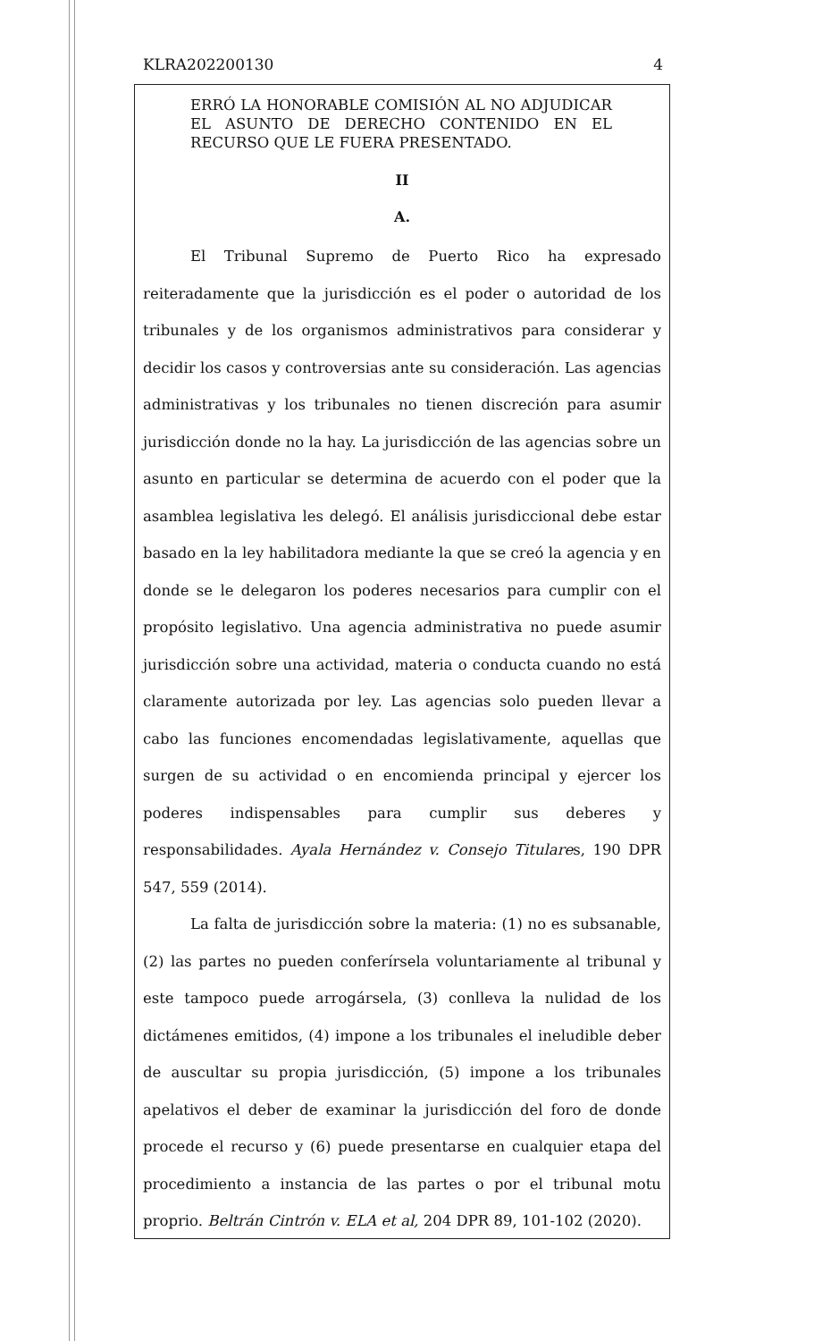KLRA202200130 4
ERRÓ LA HONORABLE COMISIÓN AL NO ADJUDICAR EL ASUNTO DE DERECHO CONTENIDO EN EL RECURSO QUE LE FUERA PRESENTADO.
II
A.
El Tribunal Supremo de Puerto Rico ha expresado reiteradamente que la jurisdicción es el poder o autoridad de los tribunales y de los organismos administrativos para considerar y decidir los casos y controversias ante su consideración. Las agencias administrativas y los tribunales no tienen discreción para asumir jurisdicción donde no la hay. La jurisdicción de las agencias sobre un asunto en particular se determina de acuerdo con el poder que la asamblea legislativa les delegó. El análisis jurisdiccional debe estar basado en la ley habilitadora mediante la que se creó la agencia y en donde se le delegaron los poderes necesarios para cumplir con el propósito legislativo. Una agencia administrativa no puede asumir jurisdicción sobre una actividad, materia o conducta cuando no está claramente autorizada por ley. Las agencias solo pueden llevar a cabo las funciones encomendadas legislativamente, aquellas que surgen de su actividad o en encomienda principal y ejercer los poderes indispensables para cumplir sus deberes y responsabilidades. Ayala Hernández v. Consejo Titulares, 190 DPR 547, 559 (2014).
La falta de jurisdicción sobre la materia: (1) no es subsanable, (2) las partes no pueden conferírsela voluntariamente al tribunal y este tampoco puede arrogársela, (3) conlleva la nulidad de los dictámenes emitidos, (4) impone a los tribunales el ineludible deber de auscultar su propia jurisdicción, (5) impone a los tribunales apelativos el deber de examinar la jurisdicción del foro de donde procede el recurso y (6) puede presentarse en cualquier etapa del procedimiento a instancia de las partes o por el tribunal motu proprio. Beltrán Cintrón v. ELA et al, 204 DPR 89, 101-102 (2020).